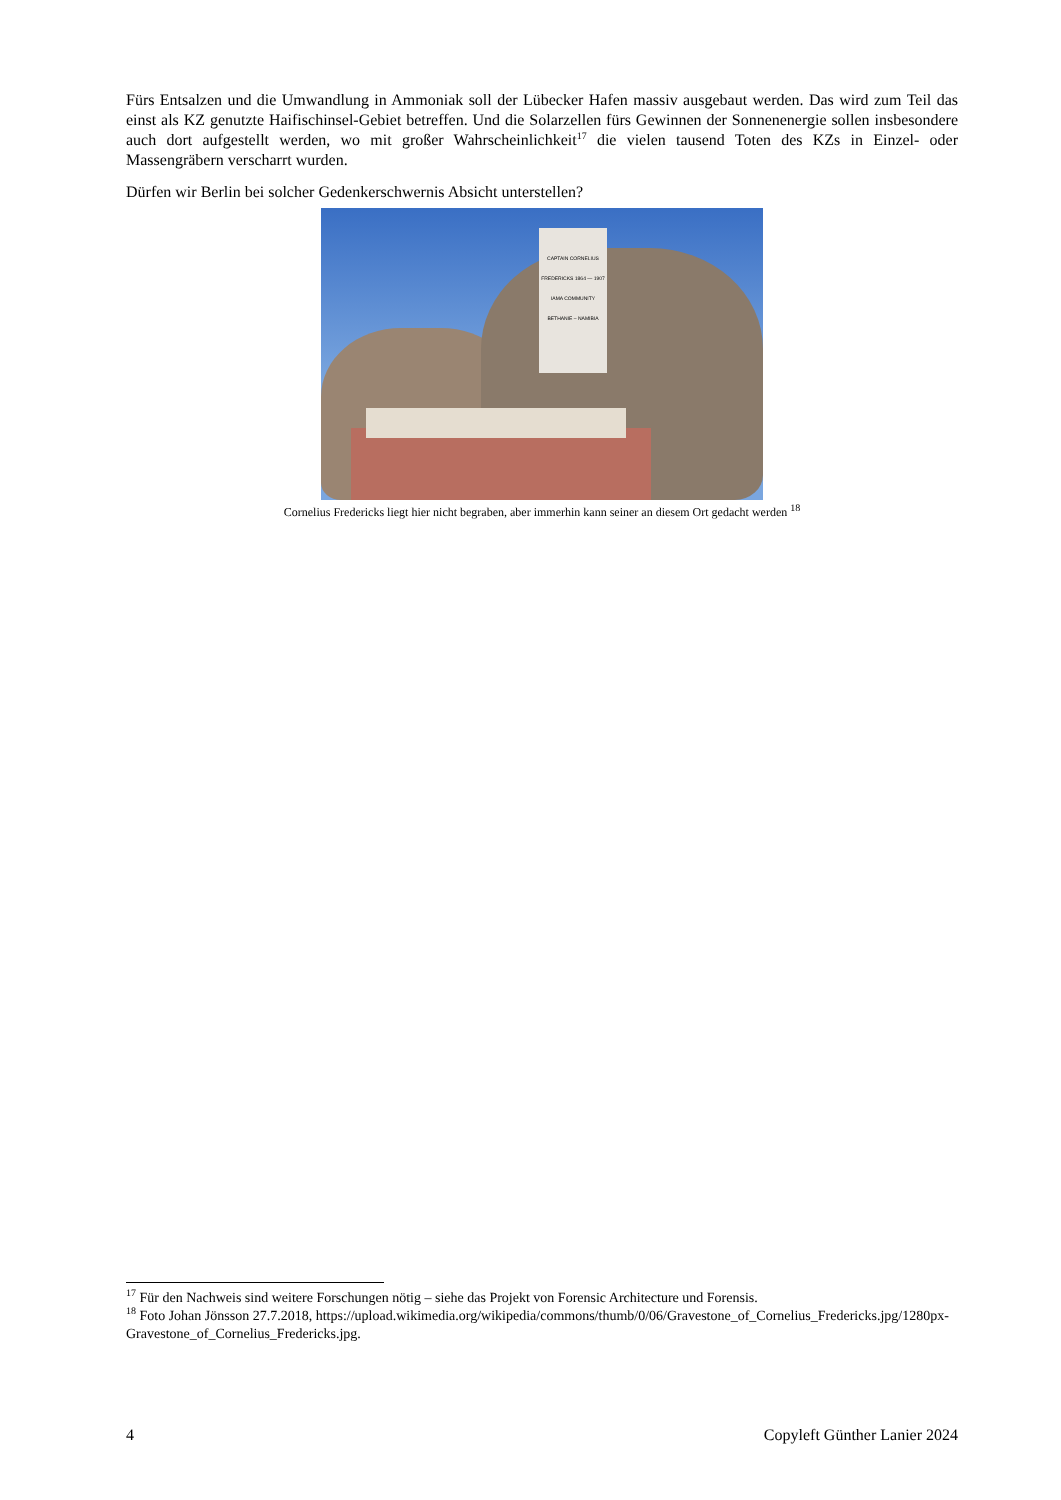Fürs Entsalzen und die Umwandlung in Ammoniak soll der Lübecker Hafen massiv ausgebaut werden. Das wird zum Teil das einst als KZ genutzte Haifischinsel-Gebiet betreffen. Und die Solarzellen fürs Gewinnen der Sonnenenergie sollen insbesondere auch dort aufgestellt werden, wo mit großer Wahrscheinlichkeit<sup>17</sup> die vielen tausend Toten des KZs in Einzel- oder Massengräbern verscharrt wurden.
Dürfen wir Berlin bei solcher Gedenkerschwernis Absicht unterstellen?
CAPTAIN CORNELIUS FREDERICKS 1864 — 1907 IAMA COMMUNITY BETHANIE – NAMIBIA
Cornelius Fredericks liegt hier nicht begraben, aber immerhin kann seiner an diesem Ort gedacht werden <sup>18</sup>
<sup>17</sup> Für den Nachweis sind weitere Forschungen nötig – siehe das Projekt von Forensic Architecture und Forensis.
<sup>18</sup> Foto Johan Jönsson 27.7.2018, https://upload.wikimedia.org/wikipedia/commons/thumb/0/06/Gravestone_of_Cornelius_Fredericks.jpg/1280px-Gravestone_of_Cornelius_Fredericks.jpg.
4 Copyleft Günther Lanier 2024